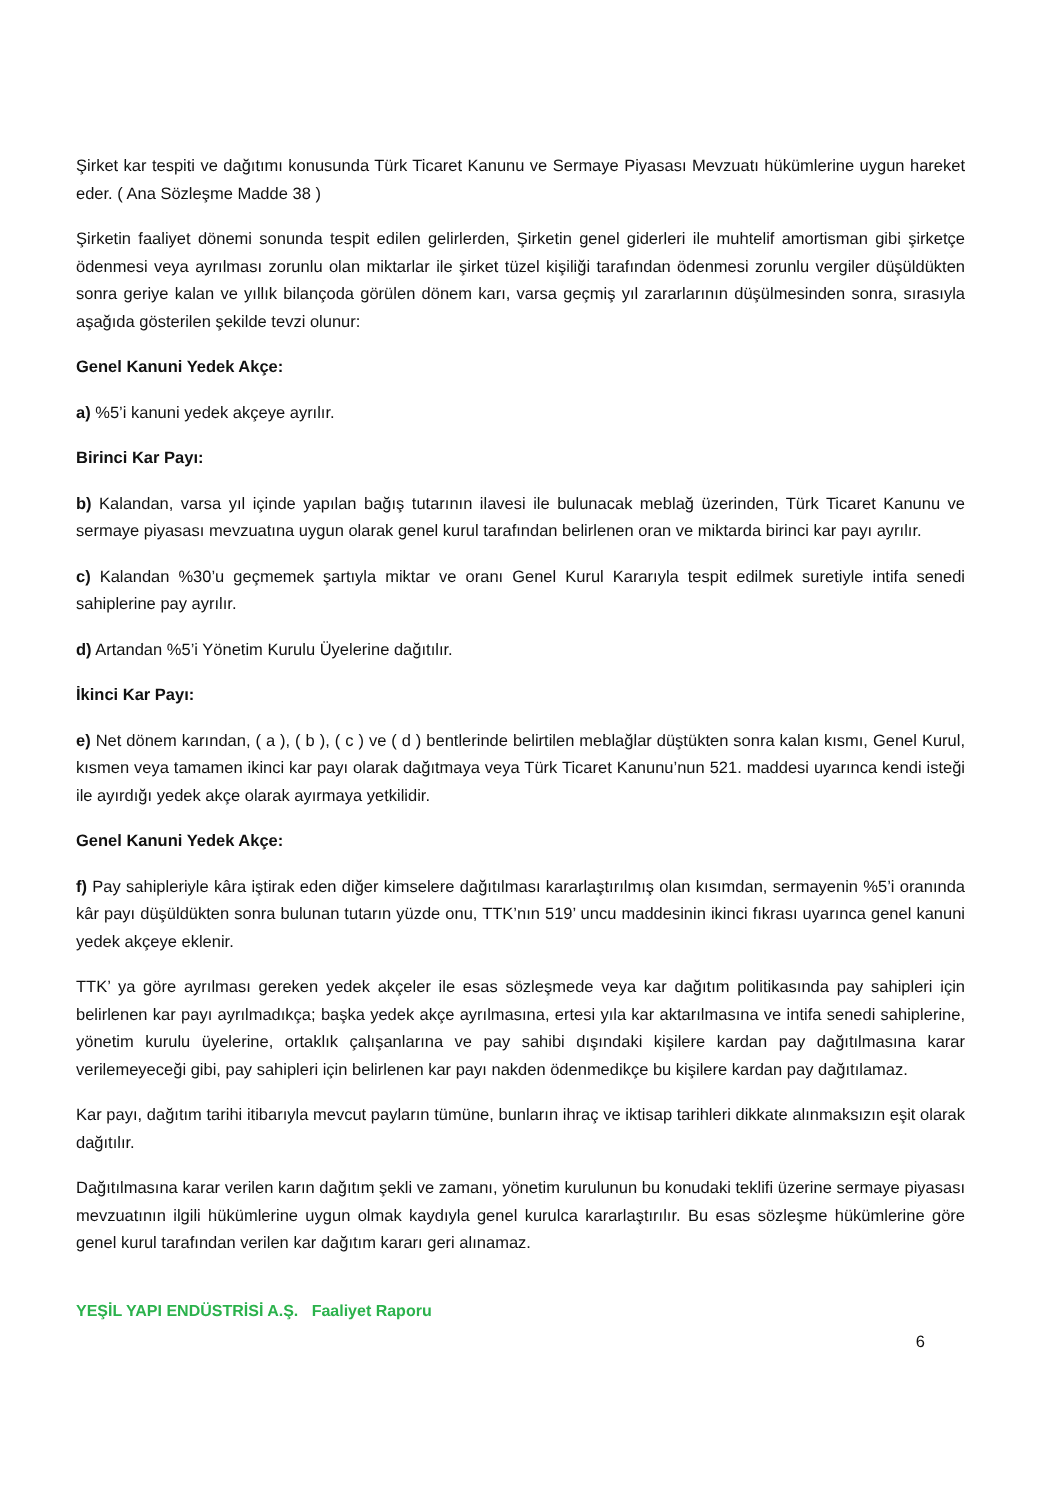Şirket kar tespiti ve dağıtımı konusunda Türk Ticaret Kanunu ve Sermaye Piyasası Mevzuatı hükümlerine uygun hareket eder. ( Ana Sözleşme Madde 38 )
Şirketin faaliyet dönemi sonunda tespit edilen gelirlerden, Şirketin genel giderleri ile muhtelif amortisman gibi şirketçe ödenmesi veya ayrılması zorunlu olan miktarlar ile şirket tüzel kişiliği tarafından ödenmesi zorunlu vergiler düşüldükten sonra geriye kalan ve yıllık bilançoda görülen dönem karı, varsa geçmiş yıl zararlarının düşülmesinden sonra, sırasıyla aşağıda gösterilen şekilde tevzi olunur:
Genel Kanuni Yedek Akçe:
a) %5’i kanuni yedek akçeye ayrılır.
Birinci Kar Payı:
b) Kalandan, varsa yıl içinde yapılan bağış tutarının ilavesi ile bulunacak meblağ üzerinden, Türk Ticaret Kanunu ve sermaye piyasası mevzuatına uygun olarak genel kurul tarafından belirlenen oran ve miktarda birinci kar payı ayrılır.
c) Kalandan %30’u geçmemek şartıyla miktar ve oranı Genel Kurul Kararıyla tespit edilmek suretiyle intifa senedi sahiplerine pay ayrılır.
d) Artandan %5’i Yönetim Kurulu Üyelerine dağıtılır.
İkinci Kar Payı:
e) Net dönem karından, ( a ), ( b ), ( c ) ve ( d ) bentlerinde belirtilen meblağlar düştükten sonra kalan kısmı, Genel Kurul, kısmen veya tamamen ikinci kar payı olarak dağıtmaya veya Türk Ticaret Kanunu’nun 521. maddesi uyarınca kendi isteği ile ayırdığı yedek akçe olarak ayırmaya yetkilidir.
Genel Kanuni Yedek Akçe:
f) Pay sahipleriyle kâra iştirak eden diğer kimselere dağıtılması kararlaştırılmış olan kısımdan, sermayenin %5’i oranında kâr payı düşüldükten sonra bulunan tutarın yüzde onu, TTK’nın 519’ uncu maddesinin ikinci fıkrası uyarınca genel kanuni yedek akçeye eklenir.
TTK’ ya göre ayrılması gereken yedek akçeler ile esas sözleşmede veya kar dağıtım politikasında pay sahipleri için belirlenen kar payı ayrılmadıkça; başka yedek akçe ayrılmasına, ertesi yıla kar aktarılmasına ve intifa senedi sahiplerine, yönetim kurulu üyelerine, ortaklık çalışanlarına ve pay sahibi dışındaki kişilere kardan pay dağıtılmasına karar verilemeyeceği gibi, pay sahipleri için belirlenen kar payı nakden ödenmedikçe bu kişilere kardan pay dağıtılamaz.
Kar payı, dağıtım tarihi itibarıyla mevcut payların tümüne, bunların ihraç ve iktisap tarihleri dikkate alınmaksızın eşit olarak dağıtılır.
Dağıtılmasına karar verilen karın dağıtım şekli ve zamanı, yönetim kurulunun bu konudaki teklifi üzerine sermaye piyasası mevzuatının ilgili hükümlerine uygun olmak kaydıyla genel kurulca kararlaştırılır. Bu esas sözleşme hükümlerine göre genel kurul tarafından verilen kar dağıtım kararı geri alınamaz.
YEŞİL YAPI ENDÜSTRİSİ A.Ş. Faaliyet Raporu
6